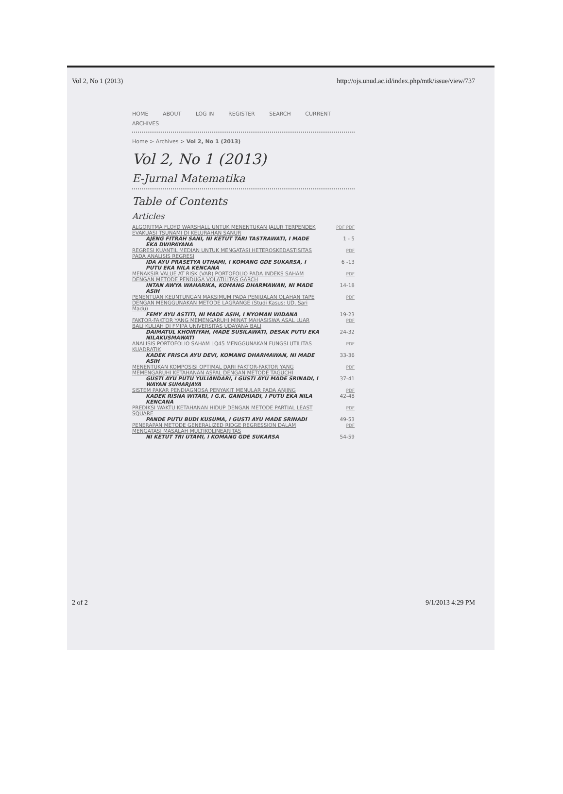Vol 2, No 1 (2013) http://ojs.unud.ac.id/index.php/mtk/issue/view/737
HOME ABOUT LOG IN REGISTER SEARCH CURRENT
ARCHIVES
Home > Archives > Vol 2, No 1 (2013)
Vol 2, No 1 (2013)
E-Jurnal Matematika
Table of Contents
Articles
| ALGORITMA FLOYD WARSHALL UNTUK MENENTUKAN JALUR TERPENDEK EVAKUASI TSUNAMI DI KELURAHAN SANUR | PDF PDF |
| AJENG FITRAH SANI, NI KETUT TARI TASTRAWATI, I MADE EKA DWIPAYANA | 1 - 5 |
| REGRESI KUANTIL MEDIAN UNTUK MENGATASI HETEROSKEDASTISITAS PADA ANALISIS REGRESI | PDF |
| IDA AYU PRASETYA UTHAMI, I KOMANG GDE SUKARSA, I PUTU EKA NILA KENCANA | 6 -13 |
| MENAKSIR VALUE AT RISK (VAR) PORTOFOLIO PADA INDEKS SAHAM DENGAN METODE PENDUGA VOLATILITAS GARCH | PDF |
| INTAN AWYA WAHARIKA, KOMANG DHARMAWAN, NI MADE ASIH | 14-18 |
| PENENTUAN KEUNTUNGAN MAKSIMUM PADA PENJUALAN OLAHAN TAPE DENGAN MENGGUNAKAN METODE LAGRANGE (Studi Kasus: UD. Sari Madu) | PDF |
| FEMY AYU ASTITI, NI MADE ASIH, I NYOMAN WIDANA | 19-23 |
| FAKTOR-FAKTOR YANG MEMENGARUHI MINAT MAHASISWA ASAL LUAR BALI KULIAH DI FMIPA UNIVERSITAS UDAYANA BALI | PDF |
| DAIMATUL KHOIRIYAH, MADE SUSILAWATI, DESAK PUTU EKA NILAKUSMAWATI | 24-32 |
| ANALISIS PORTOFOLIO SAHAM LQ45 MENGGUNAKAN FUNGSI UTILITAS KUADRATIK | PDF |
| KADEK FRISCA AYU DEVI, KOMANG DHARMAWAN, NI MADE ASIH | 33-36 |
| MENENTUKAN KOMPOSISI OPTIMAL DARI FAKTOR-FAKTOR YANG MEMENGARUHI KETAHANAN ASPAL DENGAN METODE TAGUCHI | PDF |
| GUSTI AYU PUTU YULIANDARI, I GUSTI AYU MADE SRINADI, I WAYAN SUMARJAYA | 37-41 |
| SISTEM PAKAR PENDIAGNOSA PENYAKIT MENULAR PADA ANJING | PDF |
| KADEK RISNA WITARI, I G.K. GANDHIADI, I PUTU EKA NILA KENCANA | 42-48 |
| PREDIKSI WAKTU KETAHANAN HIDUP DENGAN METODE PARTIAL LEAST SQUARE | PDF |
| PANDE PUTU BUDI KUSUMA, I GUSTI AYU MADE SRINADI | 49-53 |
| PENERAPAN METODE GENERALIZED RIDGE REGRESSION DALAM MENGATASI MASALAH MULTIKOLINEARITAS | PDF |
| NI KETUT TRI UTAMI, I KOMANG GDE SUKARSA | 54-59 |
2 of 2 9/1/2013 4:29 PM